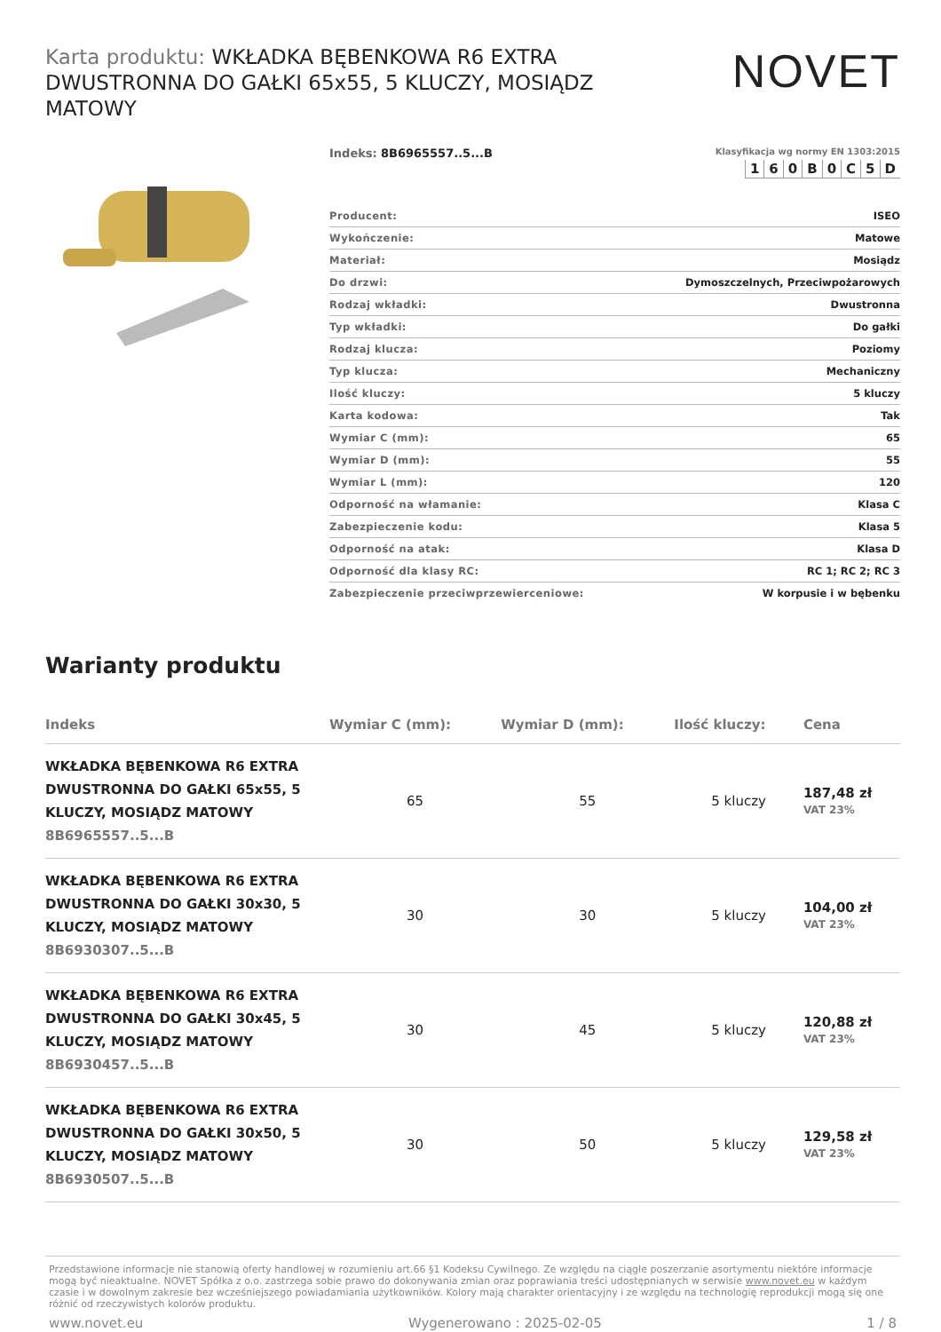Karta produktu: WKŁADKA BĘBENKOWA R6 EXTRA DWUSTRONNA DO GAŁKI 65x55, 5 KLUCZY, MOSIĄDZ MATOWY
NOVET
Indeks: 8B6965557..5...B
Klasyfikacja wg normy EN 1303:2015
| 1 | 6 | 0 | B | 0 | C | 5 | D |
| Producent: | ISEO |
| Wykończenie: | Matowe |
| Materiał: | Mosiądz |
| Do drzwi: | Dymoszczelnych, Przeciwpożarowych |
| Rodzaj wkładki: | Dwustronna |
| Typ wkładki: | Do gałki |
| Rodzaj klucza: | Poziomy |
| Typ klucza: | Mechaniczny |
| Ilość kluczy: | 5 kluczy |
| Karta kodowa: | Tak |
| Wymiar C (mm): | 65 |
| Wymiar D (mm): | 55 |
| Wymiar L (mm): | 120 |
| Odporność na włamanie: | Klasa C |
| Zabezpieczenie kodu: | Klasa 5 |
| Odporność na atak: | Klasa D |
| Odporność dla klasy RC: | RC 1; RC 2; RC 3 |
| Zabezpieczenie przeciwprzewierceniowe: | W korpusie i w bębenku |
Warianty produktu
| Indeks | Wymiar C (mm): | Wymiar D (mm): | Ilość kluczy: | Cena |
| --- | --- | --- | --- | --- |
| WKŁADKA BĘBENKOWA R6 EXTRA DWUSTRONNA DO GAŁKI 65x55, 5 KLUCZY, MOSIĄDZ MATOWY 8B6965557..5...B | 65 | 55 | 5 kluczy | 187,48 zł VAT 23% |
| WKŁADKA BĘBENKOWA R6 EXTRA DWUSTRONNA DO GAŁKI 30x30, 5 KLUCZY, MOSIĄDZ MATOWY 8B6930307..5...B | 30 | 30 | 5 kluczy | 104,00 zł VAT 23% |
| WKŁADKA BĘBENKOWA R6 EXTRA DWUSTRONNA DO GAŁKI 30x45, 5 KLUCZY, MOSIĄDZ MATOWY 8B6930457..5...B | 30 | 45 | 5 kluczy | 120,88 zł VAT 23% |
| WKŁADKA BĘBENKOWA R6 EXTRA DWUSTRONNA DO GAŁKI 30x50, 5 KLUCZY, MOSIĄDZ MATOWY 8B6930507..5...B | 30 | 50 | 5 kluczy | 129,58 zł VAT 23% |
Przedstawione informacje nie stanowią oferty handlowej w rozumieniu art.66 §1 Kodeksu Cywilnego. Ze względu na ciągłe poszerzanie asortymentu niektóre informacje mogą być nieaktualne. NOVET Spółka z o.o. zastrzega sobie prawo do dokonywania zmian oraz poprawiania treści udostępnianych w serwisie www.novet.eu w każdym czasie i w dowolnym zakresie bez wcześniejszego powiadamiania użytkowników. Kolory mają charakter orientacyjny i ze względu na technologię reprodukcji mogą się one różnić od rzeczywistych kolorów produktu.
www.novet.eu Wygenerowano : 2025-02-05 1 / 8